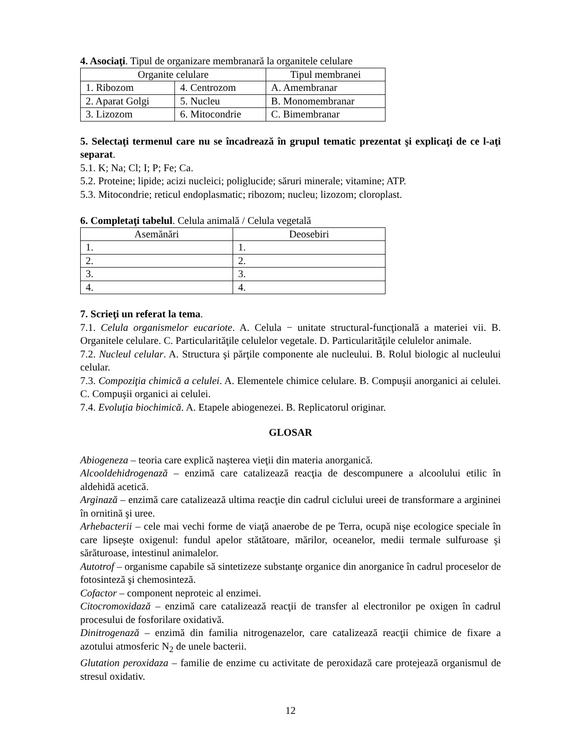4. Asociaţi. Tipul de organizare membranară la organitele celulare
| Organite celulare | | Tipul membranei |
| --- | --- | --- |
| 1. Ribozom | 4. Centrozom | A. Amembranar |
| 2. Aparat Golgi | 5. Nucleu | B. Monomembranar |
| 3. Lizozom | 6. Mitocondrie | C. Bimembranar |
5. Selectaţi termenul care nu se încadrează în grupul tematic prezentat şi explicaţi de ce l-aţi separat.
5.1. K; Na; Cl; I; P; Fe; Ca.
5.2. Proteine; lipide; acizi nucleici; poliglucide; săruri minerale; vitamine; ATP.
5.3. Mitocondrie; reticul endoplasmatic; ribozom; nucleu; lizozom; cloroplast.
6. Completaţi tabelul. Celula animală / Celula vegetală
| Asemănări | Deosebiri |
| --- | --- |
| 1. | 1. |
| 2. | 2. |
| 3. | 3. |
| 4. | 4. |
7. Scrieţi un referat la tema.
7.1. Celula organismelor eucariote. A. Celula − unitate structural-funcţională a materiei vii. B. Organitele celulare. C. Particularităţile celulelor vegetale. D. Particularităţile celulelor animale.
7.2. Nucleul celular. A. Structura şi părţile componente ale nucleului. B. Rolul biologic al nucleului celular.
7.3. Compoziţia chimică a celulei. A. Elementele chimice celulare. B. Compuşii anorganici ai celulei. C. Compuşii organici ai celulei.
7.4. Evoluţia biochimică. A. Etapele abiogenezei. B. Replicatorul originar.
GLOSAR
Abiogeneza – teoria care explică naşterea vieţii din materia anorganică.
Alcooldehidrogenază – enzimă care catalizează reacţia de descompunere a alcoolului etilic în aldehidă acetică.
Arginază – enzimă care catalizează ultima reacţie din cadrul ciclului ureei de transformare a argininei în ornitină şi uree.
Arhebacterii – cele mai vechi forme de viaţă anaerobe de pe Terra, ocupă nişe ecologice speciale în care lipseşte oxigenul: fundul apelor stătătoare, mărilor, oceanelor, medii termale sulfuroase şi sărăturoase, intestinul animalelor.
Autotrof – organisme capabile să sintetizeze substanţe organice din anorganice în cadrul proceselor de fotosinteză şi chemosinteză.
Cofactor – component neproteic al enzimei.
Citocromoxidază – enzimă care catalizează reacţii de transfer al electronilor pe oxigen în cadrul procesului de fosforilare oxidativă.
Dinitrogenază – enzimă din familia nitrogenazelor, care catalizează reacţii chimice de fixare a azotului atmosferic N<sub>2</sub> de unele bacterii.
Glutation peroxidaza – familie de enzime cu activitate de peroxidază care protejează organismul de stresul oxidativ.
12